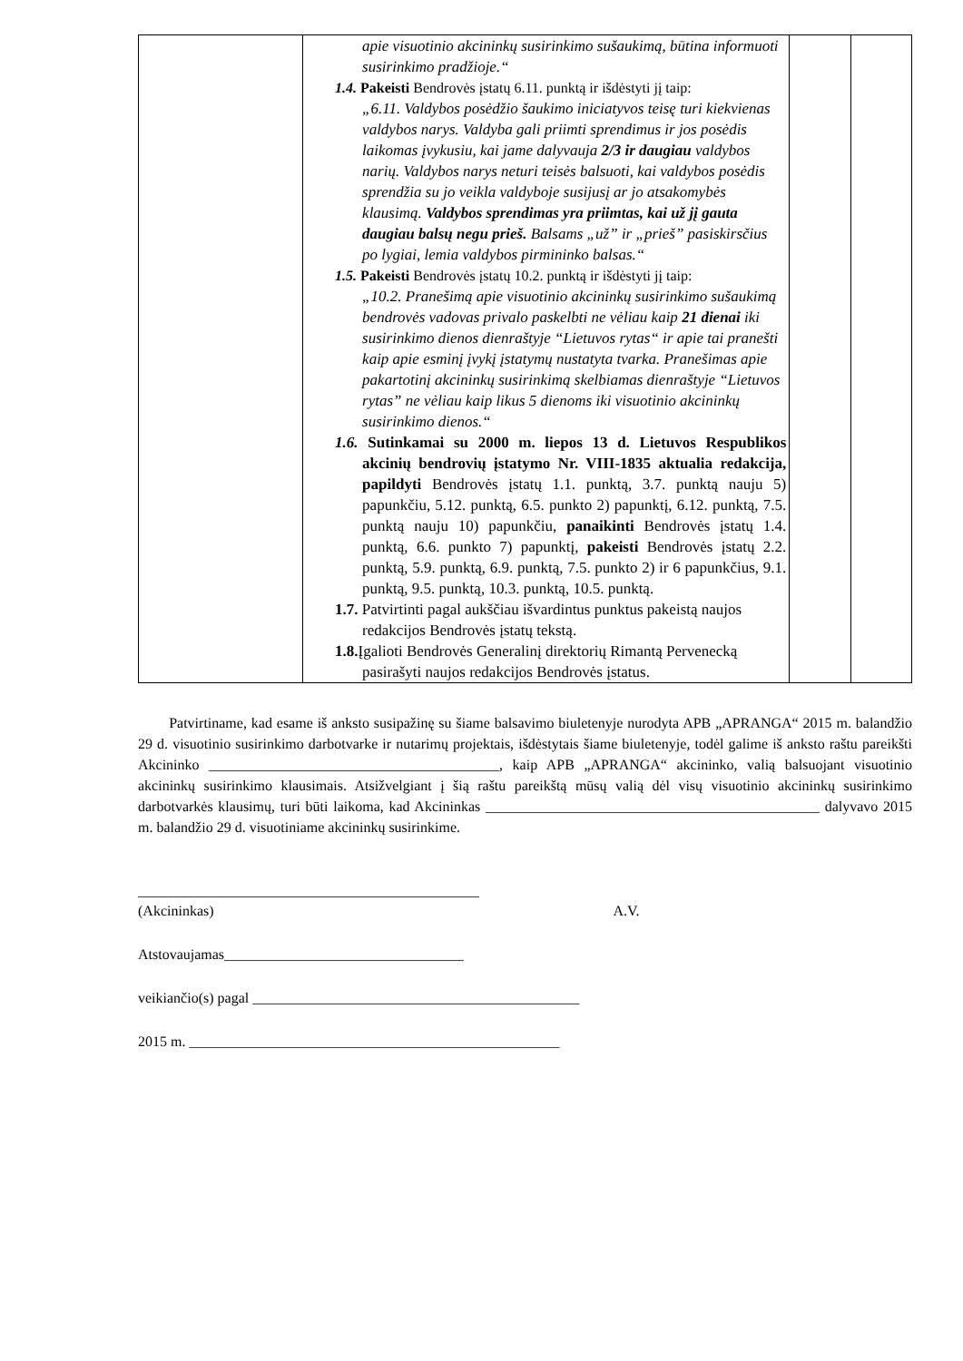| | apie visuotinio akcininkų susirinkimo sušaukimą, būtina informuoti susirinkimo pradžioje.“ 1.4. Pakeisti Bendrovės įstatų 6.11. punktą ir išdėstyti jį taip: „6.11. Valdybos posėdžio šaukimo iniciatyvos teisę turi kiekvienas valdybos narys. Valdyba gali priimti sprendimus ir jos posėdis laikomas įvykusiu, kai jame dalyvauja 2/3 ir daugiau valdybos narių. Valdybos narys neturi teisės balsuoti, kai valdybos posėdis sprendžia su jo veikla valdyboje susijusį ar jo atsakomybės klausimą. Valdybos sprendimas yra priimtas, kai už jį gauta daugiau balsų negu prieš. Balsams „už” ir „prieš” pasiskirsčius po lygiai, lemia valdybos pirmininko balsas.“ 1.5. Pakeisti Bendrovės įstatų 10.2. punktą ir išdėstyti jį taip: „10.2. Pranešimą apie visuotinio akcininkų susirinkimo sušaukimą bendrovės vadovas privalo paskelbti ne vėliau kaip 21 dienai iki susirinkimo dienos dienraštyje “Lietuvos rytas“ ir apie tai pranešti kaip apie esminį įvykį įstatymų nustatyta tvarka. Pranešimas apie pakartotinį akcininkų susirinkimą skelbiamas dienraštyje “Lietuvos rytas” ne vėliau kaip likus 5 dienoms iki visuotinio akcininkų susirinkimo dienos.“ 1.6. Sutinkamai su 2000 m. liepos 13 d. Lietuvos Respublikos akcinių bendrovių įstatymo Nr. VIII-1835 aktualia redakcija, papildyti Bendrovės įstatų 1.1. punktą, 3.7. punktą nauju 5) papunkčiu, 5.12. punktą, 6.5. punkto 2) papunktį, 6.12. punktą, 7.5. punktą nauju 10) papunkčiu, panaikinti Bendrovės įstatų 1.4. punktą, 6.6. punkto 7) papunktį, pakeisti Bendrovės įstatų 2.2. punktą, 5.9. punktą, 6.9. punktą, 7.5. punkto 2) ir 6 papunkčius, 9.1. punktą, 9.5. punktą, 10.3. punktą, 10.5. punktą. 1.7. Patvirtinti pagal aukščiau išvardintus punktus pakeistą naujos redakcijos Bendrovės įstatų tekstą. 1.8. Įgalioti Bendrovės Generalinį direktorių Rimantą Pervenecką pasirašyti naujos redakcijos Bendrovės įstatus. | | |
Patvirtiname, kad esame iš anksto susipažinę su šiame balsavimo biuletenyje nurodyta APB „APRANGA“ 2015 m. balandžio 29 d. visuotinio susirinkimo darbotvarke ir nutarimų projektais, išdėstytais šiame biuletenyje, todėl galime iš anksto raštu pareikšti Akcininko ________________________________________, kaip APB „APRANGA“ akcininko, valią balsuojant visuotinio akcininkų susirinkimo klausimais. Atsižvelgiant į šią raštu pareikštą mūsų valią dėl visų visuotinio akcininkų susirinkimo darbotvarkės klausimų, turi būti laikoma, kad Akcininkas ______________________________________________ dalyvavo 2015 m. balandžio 29 d. visuotiniame akcininkų susirinkime.
_______________________________________________
(Akcininkas) A.V.
Atstovaujamas_________________________________
veikiančio(s) pagal _____________________________________________
2015 m. ___________________________________________________